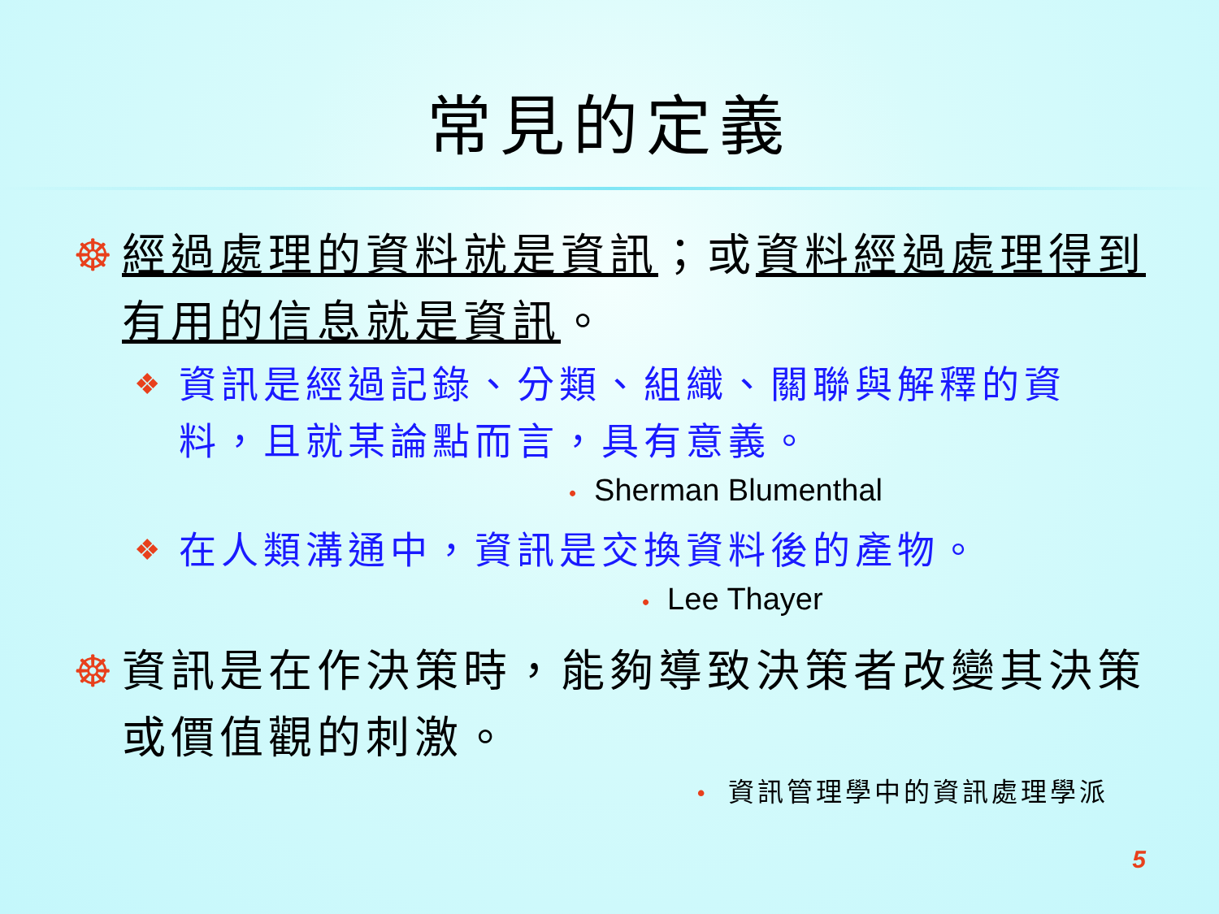常見的定義
☸ 經過處理的資料就是資訊；或資料經過處理得到有用的信息就是資訊。
❖
資訊是經過記錄、分類、組織、關聯與解釋的資料，且就某論點而言，具有意義。
• Sherman Blumenthal
❖
在人類溝通中，資訊是交換資料後的產物。
• Lee Thayer
☸ 資訊是在作決策時，能夠導致決策者改變其決策或價值觀的刺激。
• 資訊管理學中的資訊處理學派
5